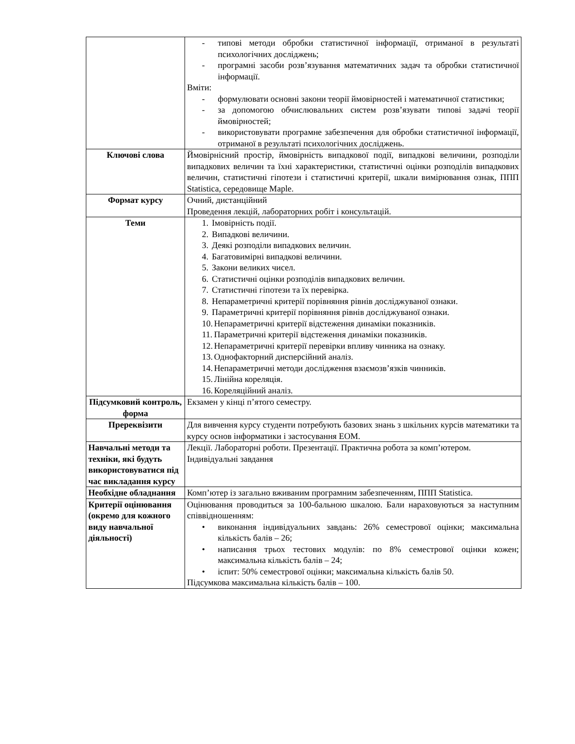| | - типові методи обробки статистичної інформації, отриманої в результаті психологічних досліджень; - програмні засоби розв’язування математичних задач та обробки статистичної інформації. Вміти: - формулювати основні закони теорії ймовірностей і математичної статистики; - за допомогою обчислювальних систем розв’язувати типові задачі теорії ймовірностей; - використовувати програмне забезпечення для обробки статистичної інформації, отриманої в результаті психологічних досліджень. |
| Ключові слова | Ймовірнісний простір, ймовірність випадкової події, випадкові величини, розподіли випадкових величин та їхні характеристики, статистичні оцінки розподілів випадкових величин, статистичні гіпотези і статистичні критерії, шкали вимірювання ознак, ППП Statistica, середовище Maple. |
| Формат курсу | Очний, дистанційний Проведення лекцій, лабораторних робіт і консультацій. |
| Теми | 1. Імовірність події. 2. Випадкові величини. 3. Деякі розподіли випадкових величин. 4. Багатовимірні випадкові величини. 5. Закони великих чисел. 6. Статистичні оцінки розподілів випадкових величин. 7. Статистичні гіпотези та їх перевірка. 8. Непараметричні критерії порівняння рівнів досліджуваної ознаки. 9. Параметричні критерії порівняння рівнів досліджуваної ознаки. 10. Непараметричні критерії відстеження динаміки показників. 11. Параметричні критерії відстеження динаміки показників. 12. Непараметричні критерії перевірки впливу чинника на ознаку. 13. Однофакторний дисперсійний аналіз. 14. Непараметричні методи дослідження взаємозв’язків чинників. 15. Лінійна кореляція. 16. Кореляційний аналіз. |
| Підсумковий контроль, форма | Екзамен у кінці п’ятого семестру. |
| Пререквізити | Для вивчення курсу студенти потребують базових знань з шкільних курсів математики та курсу основ інформатики і застосування ЕОМ. |
| Навчальні методи та техніки, які будуть використовуватися під час викладання курсу | Лекції. Лабораторні роботи. Презентації. Практична робота за комп’ютером. Індивідуальні завдання |
| Необхідне обладнання | Комп’ютер із загально вживаним програмним забезпеченням, ППП Statistica. |
| Критерії оцінювання (окремо для кожного виду навчальної діяльності) | Оцінювання проводиться за 100-бальною шкалою. Бали нараховуються за наступним співвідношенням: • виконання індивідуальних завдань: 26% семестрової оцінки; максимальна кількість балів – 26; • написання трьох тестових модулів: по 8% семестрової оцінки кожен; максимальна кількість балів – 24; • іспит: 50% семестрової оцінки; максимальна кількість балів 50. Підсумкова максимальна кількість балів – 100. |